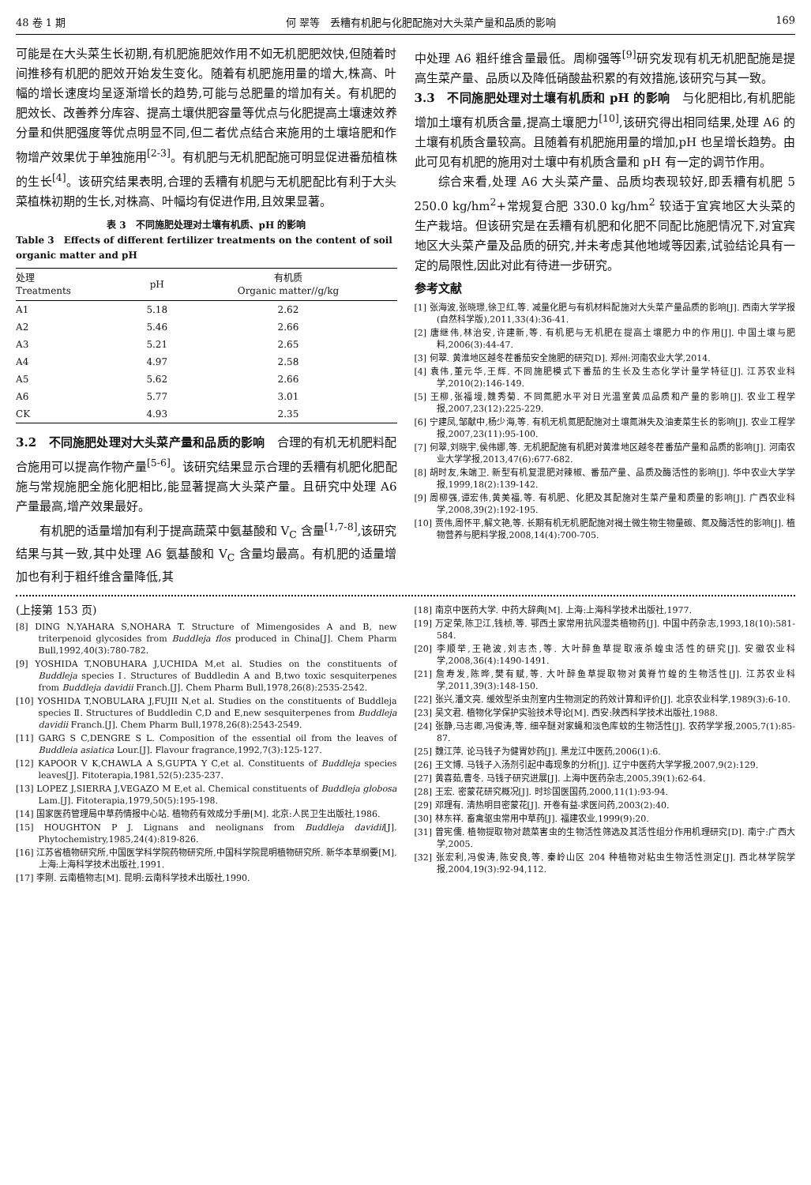48 卷 1 期 何 翠等　丢糟有机肥与化肥配施对大头菜产量和品质的影响 169
可能是在大头菜生长初期,有机肥施肥效作用不如无机肥肥效快,但随着时间推移有机肥的肥效开始发生变化。随着有机肥施用量的增大,株高、叶幅的增长速度均呈逐渐增长的趋势,可能与总肥量的增加有关。有机肥的肥效长、改善养分库容、提高土壤供肥容量等优点与化肥提高土壤速效养分量和供肥强度等优点明显不同,但二者优点结合来施用的土壤培肥和作物增产效果优于单独施用<sup>[2-3]</sup>。有机肥与无机肥配施可明显促进番茄植株的生长<sup>[4]</sup>。该研究结果表明,合理的丢糟有机肥与无机肥配比有利于大头菜植株初期的生长,对株高、叶幅均有促进作用,且效果显著。
表 3　不同施肥处理对土壤有机质、pH 的影响
Table 3　Effects of different fertilizer treatments on the content of soil organic matter and pH
| 处理 Treatments | pH | 有机质 Organic matter//g/kg |
| --- | --- | --- |
| A1 | 5.18 | 2.62 |
| A2 | 5.46 | 2.66 |
| A3 | 5.21 | 2.65 |
| A4 | 4.97 | 2.58 |
| A5 | 5.62 | 2.66 |
| A6 | 5.77 | 3.01 |
| CK | 4.93 | 2.35 |
3.2　不同施肥处理对大头菜产量和品质的影响　合理的有机无机肥料配合施用可以提高作物产量<sup>[5-6]</sup>。该研究结果显示合理的丢糟有机肥化肥配施与常规施肥全施化肥相比,能显著提高大头菜产量。且研究中处理 A6 产量最高,增产效果最好。
有机肥的适量增加有利于提高蔬菜中氨基酸和 V<sub>C</sub> 含量<sup>[1,7-8]</sup>,该研究结果与其一致,其中处理 A6 氨基酸和 V<sub>C</sub> 含量均最高。有机肥的适量增加也有利于粗纤维含量降低,其
中处理 A6 粗纤维含量最低。周柳强等<sup>[9]</sup>研究发现有机无机肥配施是提高生菜产量、品质以及降低硝酸盐积累的有效措施,该研究与其一致。
3.3　不同施肥处理对土壤有机质和 pH 的影响　与化肥相比,有机肥能增加土壤有机质含量,提高土壤肥力<sup>[10]</sup>,该研究得出相同结果,处理 A6 的土壤有机质含量较高。且随着有机肥施用量的增加,pH 也呈增长趋势。由此可见有机肥的施用对土壤中有机质含量和 pH 有一定的调节作用。
综合来看,处理 A6 大头菜产量、品质均表现较好,即丢糟有机肥 5 250.0 kg/hm<sup>2</sup>+常规复合肥 330.0 kg/hm<sup>2</sup> 较适于宜宾地区大头菜的生产栽培。但该研究是在丢糟有机肥和化肥不同配比施肥情况下,对宜宾地区大头菜产量及品质的研究,并未考虑其他地域等因素,试验结论具有一定的局限性,因此对此有待进一步研究。
参考文献
[1] 张海波,张晓璟,徐卫红,等. 减量化肥与有机材料配施对大头菜产量品质的影响[J]. 西南大学学报(自然科学版),2011,33(4):36-41.
[2] 唐继伟,林治安,许建新,等. 有机肥与无机肥在提高土壤肥力中的作用[J]. 中国土壤与肥料,2006(3):44-47.
[3] 何翠. 黄淮地区越冬茬番茄安全施肥的研究[D]. 郑州:河南农业大学,2014.
[4] 袁伟,董元华,王辉. 不同施肥模式下番茄的生长及生态化学计量学特征[J]. 江苏农业科学,2010(2):146-149.
[5] 王柳,张福墁,魏秀菊. 不同氮肥水平对日光温室黄瓜品质和产量的影响[J]. 农业工程学报,2007,23(12):225-229.
[6] 宁建凤,邹献中,杨少海,等. 有机无机氮肥配施对土壤氮淋失及油麦菜生长的影响[J]. 农业工程学报,2007,23(11):95-100.
[7] 何翠,刘晓宇,侯伟娜,等. 无机肥配施有机肥对黄淮地区越冬茬番茄产量和品质的影响[J]. 河南农业大学学报,2013,47(6):677-682.
[8] 胡时友,朱端卫. 新型有机复混肥对辣椒、番茄产量、品质及酶活性的影响[J]. 华中农业大学学报,1999,18(2):139-142.
[9] 周柳强,谭宏伟,黄美福,等. 有机肥、化肥及其配施对生菜产量和质量的影响[J]. 广西农业科学,2008,39(2):192-195.
[10] 贾伟,周怀平,解文艳,等. 长期有机无机肥配施对褐土微生物生物量碳、氮及酶活性的影响[J]. 植物营养与肥料学报,2008,14(4):700-705.
(上接第 153 页)
[8] DING N,YAHARA S,NOHARA T. Structure of Mimengosides A and B, new triterpenoid glycosides from Buddleja flos produced in China[J]. Chem Pharm Bull,1992,40(3):780-782.
[9] YOSHIDA T,NOBUHARA J,UCHIDA M,et al. Studies on the constituents of Buddleja species Ⅰ. Structures of Buddledin A and B,two toxic sesquiterpenes from Buddleja davidii Franch.[J]. Chem Pharm Bull,1978,26(8):2535-2542.
[10] YOSHIDA T,NOBULARA J,FUJII N,et al. Studies on the constituents of Buddleja species Ⅱ. Structures of Buddledin C,D and E,new sesquiterpenes from Buddleja davidii Franch.[J]. Chem Pharm Bull,1978,26(8):2543-2549.
[11] GARG S C,DENGRE S L. Composition of the essential oil from the leaves of Buddleia asiatica Lour.[J]. Flavour fragrance,1992,7(3):125-127.
[12] KAPOOR V K,CHAWLA A S,GUPTA Y C,et al. Constituents of Buddleja species leaves[J]. Fitoterapia,1981,52(5):235-237.
[13] LOPEZ J,SIERRA J,VEGAZO M E,et al. Chemical constituents of Buddleja globosa Lam.[J]. Fitoterapia,1979,50(5):195-198.
[14] 国家医药管理局中草药情报中心站. 植物药有效成分手册[M]. 北京:人民卫生出版社,1986.
[15] HOUGHTON P J. Lignans and neolignans from Buddleja davidii[J]. Phytochemistry,1985,24(4):819-826.
[16] 江苏省植物研究所,中国医学科学院药物研究所,中国科学院昆明植物研究所. 新华本草纲要[M]. 上海:上海科学技术出版社,1991.
[17] 李刚. 云南植物志[M]. 昆明:云南科学技术出版社,1990.
[18] 南京中医药大学. 中药大辞典[M]. 上海:上海科学技术出版社,1977.
[19] 万定荣,陈卫江,钱桢,等. 鄂西土家常用抗风湿类植物药[J]. 中国中药杂志,1993,18(10):581-584.
[20] 李顺举,王艳波,刘志杰,等. 大叶醉鱼草提取液杀蝗虫活性的研究[J]. 安徽农业科学,2008,36(4):1490-1491.
[21] 詹寿发,陈晔,樊有赋,等. 大叶醉鱼草提取物对黄脊竹蝗的生物活性[J]. 江苏农业科学,2011,39(3):148-150.
[22] 张兴,潘文亮. 缓效型杀虫剂室内生物测定的药效计算和评价[J]. 北京农业科学,1989(3):6-10.
[23] 吴文君. 植物化学保护实验技术导论[M]. 西安:陕西科学技术出版社,1988.
[24] 张静,马志卿,冯俊涛,等. 细辛醚对家蝇和淡色库蚊的生物活性[J]. 农药学学报,2005,7(1):85-87.
[25] 魏江萍. 论马钱子为健胃妙药[J]. 黑龙江中医药,2006(1):6.
[26] 王文博. 马钱子入汤剂引起中毒现象的分析[J]. 辽宁中医药大学学报,2007,9(2):129.
[27] 黄喜茹,曹冬. 马钱子研究进展[J]. 上海中医药杂志,2005,39(1):62-64.
[28] 王宏. 密蒙花研究概况[J]. 时珍国医国药,2000,11(1):93-94.
[29] 邓理有. 清热明目密蒙花[J]. 开卷有益-求医问药,2003(2):40.
[30] 林东祥. 畜禽驱虫常用中草药[J]. 福建农业,1999(9):20.
[31] 曾宪儒. 植物提取物对蔬菜害虫的生物活性筛选及其活性组分作用机理研究[D]. 南宁:广西大学,2005.
[32] 张宏利,冯俊涛,陈安良,等. 秦岭山区 204 种植物对粘虫生物活性测定[J]. 西北林学院学报,2004,19(3):92-94,112.